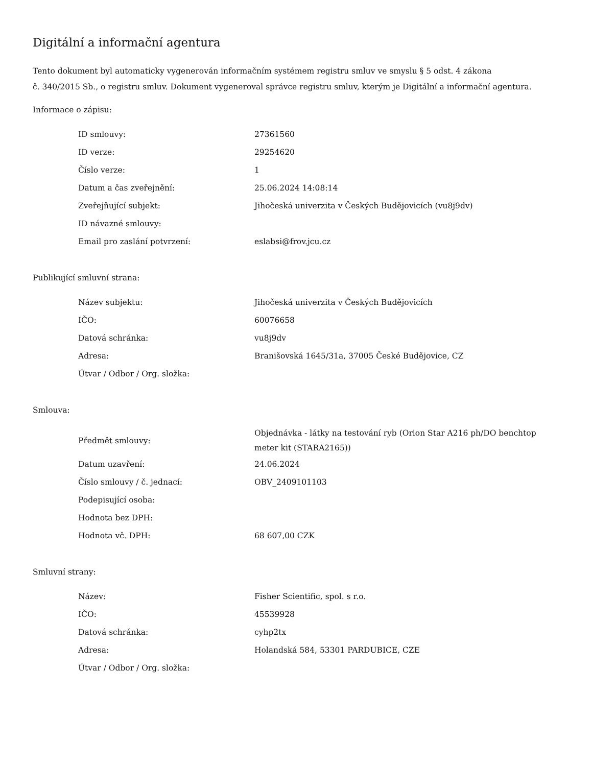Digitální a informační agentura
Tento dokument byl automaticky vygenerován informačním systémem registru smluv ve smyslu § 5 odst. 4 zákona
č. 340/2015 Sb., o registru smluv. Dokument vygeneroval správce registru smluv, kterým je Digitální a informační agentura.
Informace o zápisu:
| ID smlouvy: | 27361560 |
| ID verze: | 29254620 |
| Číslo verze: | 1 |
| Datum a čas zveřejnění: | 25.06.2024 14:08:14 |
| Zveřejňující subjekt: | Jihočeská univerzita v Českých Budějovicích (vu8j9dv) |
| ID návazné smlouvy: | |
| Email pro zaslání potvrzení: | eslabsi@frov.jcu.cz |
Publikující smluvní strana:
| Název subjektu: | Jihočeská univerzita v Českých Budějovicích |
| IČO: | 60076658 |
| Datová schránka: | vu8j9dv |
| Adresa: | Branišovská 1645/31a, 37005 České Budějovice, CZ |
| Útvar / Odbor / Org. složka: | |
Smlouva:
| Předmět smlouvy: | Objednávka - látky na testování ryb (Orion Star A216 ph/DO benchtop meter kit (STARA2165)) |
| Datum uzavření: | 24.06.2024 |
| Číslo smlouvy / č. jednací: | OBV_2409101103 |
| Podepisující osoba: | |
| Hodnota bez DPH: | |
| Hodnota vč. DPH: | 68 607,00 CZK |
Smluvní strany:
| Název: | Fisher Scientific, spol. s r.o. |
| IČO: | 45539928 |
| Datová schránka: | cyhp2tx |
| Adresa: | Holandská 584, 53301 PARDUBICE, CZE |
| Útvar / Odbor / Org. složka: | |